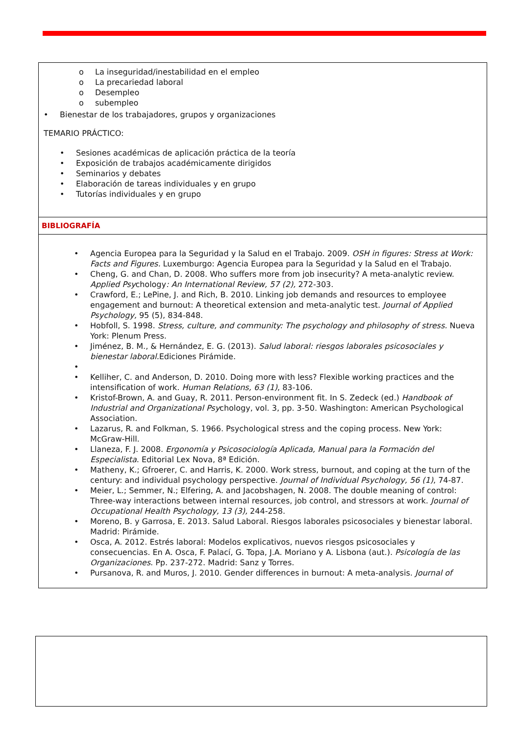o La inseguridad/inestabilidad en el empleo
o La precariedad laboral
o Desempleo
o subempleo
• Bienestar de los trabajadores, grupos y organizaciones
TEMARIO PRÁCTICO:
• Sesiones académicas de aplicación práctica de la teoría
• Exposición de trabajos académicamente dirigidos
• Seminarios y debates
• Elaboración de tareas individuales y en grupo
• Tutorías individuales y en grupo
BIBLIOGRAFÍA
• Agencia Europea para la Seguridad y la Salud en el Trabajo. 2009. OSH in figures: Stress at Work: Facts and Figures. Luxemburgo: Agencia Europea para la Seguridad y la Salud en el Trabajo.
• Cheng, G. and Chan, D. 2008. Who suffers more from job insecurity? A meta-analytic review. Applied Psychology: An International Review, 57 (2), 272-303.
• Crawford, E.; LePine, J. and Rich, B. 2010. Linking job demands and resources to employee engagement and burnout: A theoretical extension and meta-analytic test. Journal of Applied Psychology, 95 (5), 834-848.
• Hobfoll, S. 1998. Stress, culture, and community: The psychology and philosophy of stress. Nueva York: Plenum Press.
• Jiménez, B. M., & Hernández, E. G. (2013). Salud laboral: riesgos laborales psicosociales y bienestar laboral. Ediciones Pirámide.
•
• Kelliher, C. and Anderson, D. 2010. Doing more with less? Flexible working practices and the intensification of work. Human Relations, 63 (1), 83-106.
• Kristof-Brown, A. and Guay, R. 2011. Person-environment fit. In S. Zedeck (ed.) Handbook of Industrial and Organizational Psychology, vol. 3, pp. 3-50. Washington: American Psychological Association.
• Lazarus, R. and Folkman, S. 1966. Psychological stress and the coping process. New York: McGraw-Hill.
• Llaneza, F. J. 2008. Ergonomía y Psicosociología Aplicada, Manual para la Formación del Especialista. Editorial Lex Nova, 8ª Edición.
• Matheny, K.; Gfroerer, C. and Harris, K. 2000. Work stress, burnout, and coping at the turn of the century: and individual psychology perspective. Journal of Individual Psychology, 56 (1), 74-87.
• Meier, L.; Semmer, N.; Elfering, A. and Jacobshagen, N. 2008. The double meaning of control: Three-way interactions between internal resources, job control, and stressors at work. Journal of Occupational Health Psychology, 13 (3), 244-258.
• Moreno, B. y Garrosa, E. 2013. Salud Laboral. Riesgos laborales psicosociales y bienestar laboral. Madrid: Pirámide.
• Osca, A. 2012. Estrés laboral: Modelos explicativos, nuevos riesgos psicosociales y consecuencias. En A. Osca, F. Palací, G. Topa, J.A. Moriano y A. Lisbona (aut.). Psicología de las Organizaciones. Pp. 237-272. Madrid: Sanz y Torres.
• Pursanova, R. and Muros, J. 2010. Gender differences in burnout: A meta-analysis. Journal of